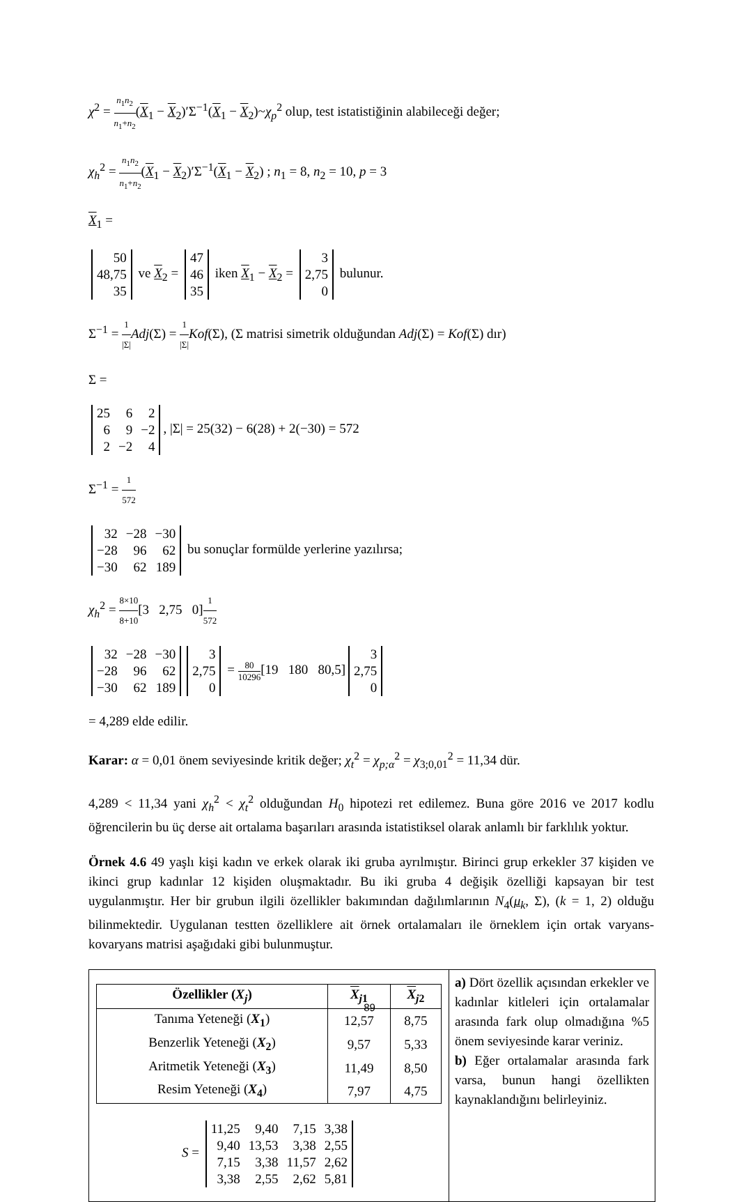χ<sup>2</sup> = n<sub>1</sub>n<sub>2</sub> n<sub>1</sub>+n<sub>2</sub>(X<sub>1</sub> − X<sub>2</sub>)′Σ<sup>−1</sup>(X<sub>1</sub> − X<sub>2</sub>)~χ<sub>p</sub><sup>2</sup> olup, test istatistiğinin alabileceği değer;
χ<sub>h</sub><sup>2</sup> = n<sub>1</sub>n<sub>2</sub> n<sub>1</sub>+n<sub>2</sub>(X<sub>1</sub> − X<sub>2</sub>)′Σ<sup>−1</sup>(X<sub>1</sub> − X<sub>2</sub>) ; n<sub>1</sub> = 8, n<sub>2</sub> = 10, p = 3
X<sub>1</sub> =
| 50 |
| 48,75 |
| 35 |
ve X<sub>2</sub> =
| 47 |
| 46 |
| 35 |
iken X<sub>1</sub> − X<sub>2</sub> =
| 3 |
| 2,75 |
| 0 |
bulunur.
Σ<sup>−1</sup> = 1 |Σ|Adj(Σ) = 1 |Σ|Kof(Σ), (Σ matrisi simetrik olduğundan Adj(Σ) = Kof(Σ) dır)
Σ =
| 25 | 6 | 2 |
| 6 | 9 | −2 |
| 2 | −2 | 4 |
, |Σ| = 25(32) − 6(28) + 2(−30) = 572
Σ<sup>−1</sup> = 1 572
| 32 | −28 | −30 |
| −28 | 96 | 62 |
| −30 | 62 | 189 |
bu sonuçlar formülde yerlerine yazılırsa;
χ<sub>h</sub><sup>2</sup> = 8×10 8+10[3 2,75 0]1 572
| 32 | −28 | −30 |
| −28 | 96 | 62 |
| −30 | 62 | 189 |
| 3 |
| 2,75 |
| 0 |
= 80 10296[19 180 80,5]
| 3 |
| 2,75 |
| 0 |
= 4,289 elde edilir.
Karar: α = 0,01 önem seviyesinde kritik değer; χ<sub>t</sub><sup>2</sup> = χ<sub>p;α</sub><sup>2</sup> = χ<sub>3;0,01</sub><sup>2</sup> = 11,34 dür.
4,289 < 11,34 yani χ<sub>h</sub><sup>2</sup> < χ<sub>t</sub><sup>2</sup> olduğundan H<sub>0</sub> hipotezi ret edilemez. Buna göre 2016 ve 2017 kodlu öğrencilerin bu üç derse ait ortalama başarıları arasında istatistiksel olarak anlamlı bir farklılık yoktur.
Örnek 4.6 49 yaşlı kişi kadın ve erkek olarak iki gruba ayrılmıştır. Birinci grup erkekler 37 kişiden ve ikinci grup kadınlar 12 kişiden oluşmaktadır. Bu iki gruba 4 değişik özelliği kapsayan bir test uygulanmıştır. Her bir grubun ilgili özellikler bakımından dağılımlarının N<sub>4</sub>(μ<sub>k</sub>, Σ), (k = 1, 2) olduğu bilinmektedir. Uygulanan testten özelliklere ait örnek ortalamaları ile örneklem için ortak varyans-kovaryans matrisi aşağıdaki gibi bulunmuştur.
| Özellikler ( X<sub>j</sub> ) | X<sub>j1</sub> | X<sub>j2</sub> |
| --- | --- | --- |
| Tanıma Yeteneği ( X<sub>1</sub> ) | 12,57 | 8,75 |
| Benzerlik Yeteneği ( X<sub>2</sub> ) | 9,57 | 5,33 |
| Aritmetik Yeteneği ( X<sub>3</sub> ) | 11,49 | 8,50 |
| Resim Yeteneği ( X<sub>4</sub> ) | 7,97 | 4,75 |
S =
| 11,25 | 9,40 | 7,15 | 3,38 |
| 9,40 | 13,53 | 3,38 | 2,55 |
| 7,15 | 3,38 | 11,57 | 2,62 |
| 3,38 | 2,55 | 2,62 | 5,81 |
a) Dört özellik açısından erkekler ve kadınlar kitleleri için ortalamalar arasında fark olup olmadığına %5 önem seviyesinde karar veriniz.
b) Eğer ortalamalar arasında fark varsa, bunun hangi özellikten kaynaklandığını belirleyiniz.
89